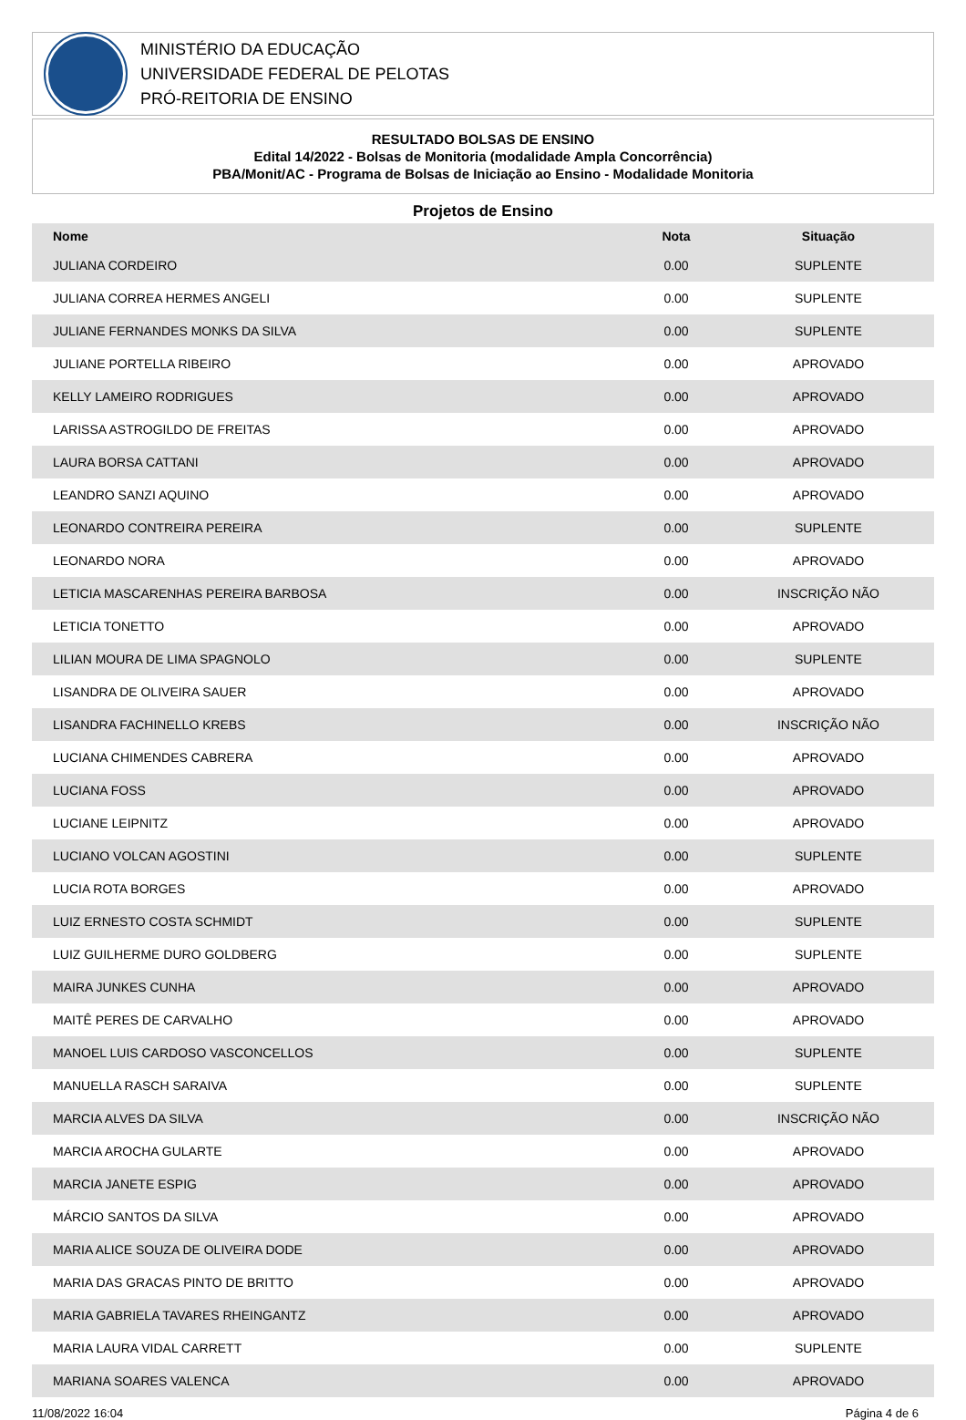MINISTÉRIO DA EDUCAÇÃO
UNIVERSIDADE FEDERAL DE PELOTAS
PRÓ-REITORIA DE ENSINO
RESULTADO BOLSAS DE ENSINO
Edital 14/2022 - Bolsas de Monitoria (modalidade Ampla Concorrência)
PBA/Monit/AC - Programa de Bolsas de Iniciação ao Ensino - Modalidade Monitoria
Projetos de Ensino
| Nome | Nota | Situação |
| --- | --- | --- |
| JULIANA CORDEIRO | 0.00 | SUPLENTE |
| JULIANA CORREA HERMES ANGELI | 0.00 | SUPLENTE |
| JULIANE FERNANDES MONKS DA SILVA | 0.00 | SUPLENTE |
| JULIANE PORTELLA RIBEIRO | 0.00 | APROVADO |
| KELLY LAMEIRO RODRIGUES | 0.00 | APROVADO |
| LARISSA ASTROGILDO DE FREITAS | 0.00 | APROVADO |
| LAURA BORSA CATTANI | 0.00 | APROVADO |
| LEANDRO SANZI AQUINO | 0.00 | APROVADO |
| LEONARDO CONTREIRA PEREIRA | 0.00 | SUPLENTE |
| LEONARDO NORA | 0.00 | APROVADO |
| LETICIA MASCARENHAS PEREIRA BARBOSA | 0.00 | INSCRIÇÃO NÃO |
| LETICIA TONETTO | 0.00 | APROVADO |
| LILIAN MOURA DE LIMA SPAGNOLO | 0.00 | SUPLENTE |
| LISANDRA DE OLIVEIRA SAUER | 0.00 | APROVADO |
| LISANDRA FACHINELLO KREBS | 0.00 | INSCRIÇÃO NÃO |
| LUCIANA CHIMENDES CABRERA | 0.00 | APROVADO |
| LUCIANA FOSS | 0.00 | APROVADO |
| LUCIANE LEIPNITZ | 0.00 | APROVADO |
| LUCIANO VOLCAN AGOSTINI | 0.00 | SUPLENTE |
| LUCIA ROTA BORGES | 0.00 | APROVADO |
| LUIZ ERNESTO COSTA SCHMIDT | 0.00 | SUPLENTE |
| LUIZ GUILHERME DURO GOLDBERG | 0.00 | SUPLENTE |
| MAIRA JUNKES CUNHA | 0.00 | APROVADO |
| MAITÊ PERES DE CARVALHO | 0.00 | APROVADO |
| MANOEL LUIS CARDOSO VASCONCELLOS | 0.00 | SUPLENTE |
| MANUELLA RASCH SARAIVA | 0.00 | SUPLENTE |
| MARCIA ALVES DA SILVA | 0.00 | INSCRIÇÃO NÃO |
| MARCIA AROCHA GULARTE | 0.00 | APROVADO |
| MARCIA JANETE ESPIG | 0.00 | APROVADO |
| MÁRCIO SANTOS DA SILVA | 0.00 | APROVADO |
| MARIA ALICE SOUZA DE OLIVEIRA DODE | 0.00 | APROVADO |
| MARIA DAS GRACAS PINTO DE BRITTO | 0.00 | APROVADO |
| MARIA GABRIELA TAVARES RHEINGANTZ | 0.00 | APROVADO |
| MARIA LAURA VIDAL CARRETT | 0.00 | SUPLENTE |
| MARIANA SOARES VALENCA | 0.00 | APROVADO |
11/08/2022 16:04 Página 4 de 6